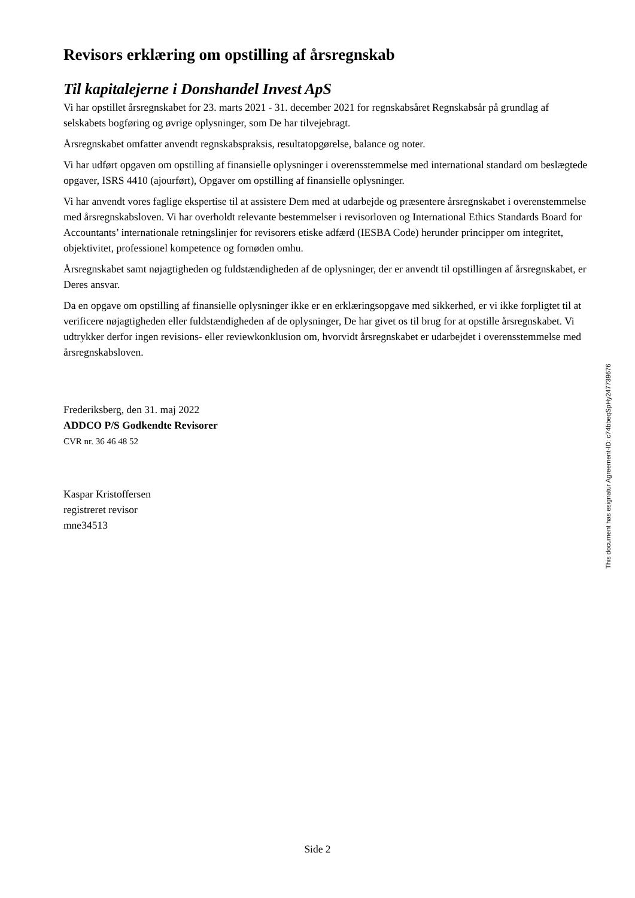Revisors erklæring om opstilling af årsregnskab
Til kapitalejerne i Donshandel Invest ApS
Vi har opstillet årsregnskabet for 23. marts 2021 - 31. december 2021 for regnskabsåret Regnskabsår på grundlag af selskabets bogføring og øvrige oplysninger, som De har tilvejebragt.
Årsregnskabet omfatter anvendt regnskabspraksis, resultatopgørelse, balance og noter.
Vi har udført opgaven om opstilling af finansielle oplysninger i overensstemmelse med international standard om beslægtede opgaver, ISRS 4410 (ajourført), Opgaver om opstilling af finansielle oplysninger.
Vi har anvendt vores faglige ekspertise til at assistere Dem med at udarbejde og præsentere årsregnskabet i overenstemmelse med årsregnskabsloven. Vi har overholdt relevante bestemmelser i revisorloven og International Ethics Standards Board for Accountants’ internationale retningslinjer for revisorers etiske adfærd (IESBA Code) herunder principper om integritet, objektivitet, professionel kompetence og fornøden omhu.
Årsregnskabet samt nøjagtigheden og fuldstændigheden af de oplysninger, der er anvendt til opstillingen af årsregnskabet, er Deres ansvar.
Da en opgave om opstilling af finansielle oplysninger ikke er en erklæringsopgave med sikkerhed, er vi ikke forpligtet til at verificere nøjagtigheden eller fuldstændigheden af de oplysninger, De har givet os til brug for at opstille årsregnskabet. Vi udtrykker derfor ingen revisions- eller reviewkonklusion om, hvorvidt årsregnskabet er udarbejdet i overensstemmelse med årsregnskabsloven.
Frederiksberg, den 31. maj 2022
ADDCO P/S Godkendte Revisorer
CVR nr. 36 46 48 52
Kaspar Kristoffersen
registreret revisor
mne34513
This document has esignatur Agreement-ID: c74bbeqSpHy247739676
Side 2